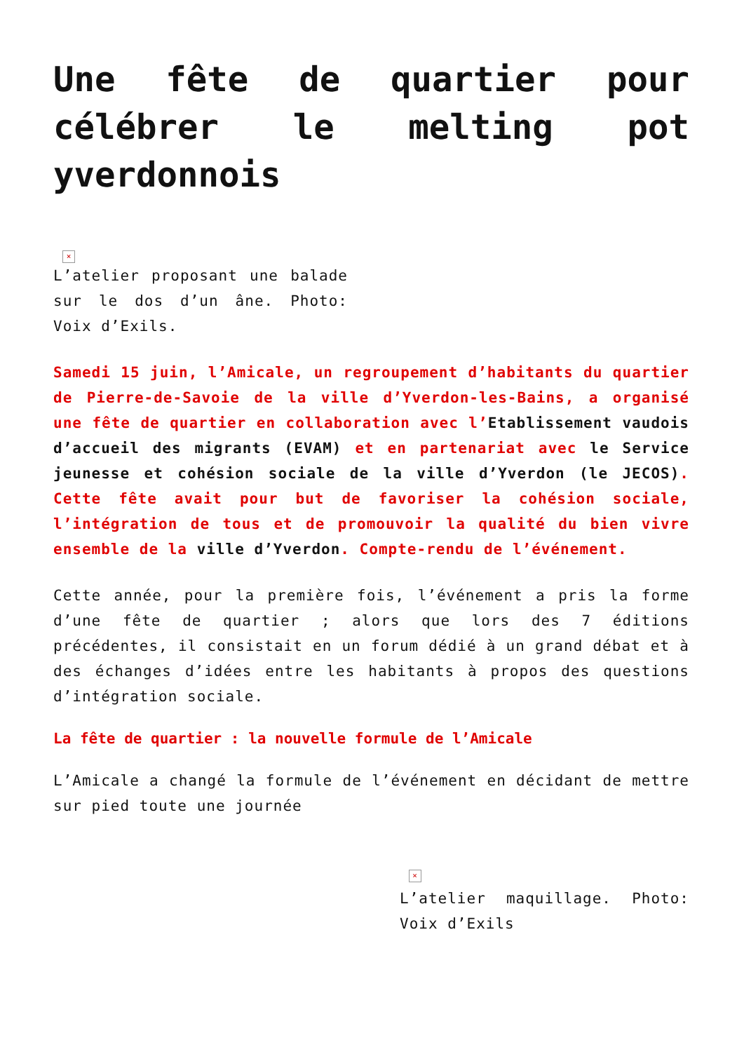Une fête de quartier pour célébrer le melting pot yverdonnois
×
L’atelier proposant une balade sur le dos d’un âne. Photo: Voix d’Exils.
Samedi 15 juin, l’Amicale, un regroupement d’habitants du quartier de Pierre-de-Savoie de la ville d’Yverdon-les-Bains, a organisé une fête de quartier en collaboration avec l’Etablissement vaudois d’accueil des migrants (EVAM) et en partenariat avec le Service jeunesse et cohésion sociale de la ville d’Yverdon (le JECOS). Cette fête avait pour but de favoriser la cohésion sociale, l’intégration de tous et de promouvoir la qualité du bien vivre ensemble de la ville d’Yverdon. Compte-rendu de l’événement.
Cette année, pour la première fois, l’événement a pris la forme d’une fête de quartier ; alors que lors des 7 éditions précédentes, il consistait en un forum dédié à un grand débat et à des échanges d’idées entre les habitants à propos des questions d’intégration sociale.
La fête de quartier : la nouvelle formule de l’Amicale
L’Amicale a changé la formule de l’événement en décidant de mettre sur pied toute une journée
×
L’atelier maquillage. Photo: Voix d’Exils